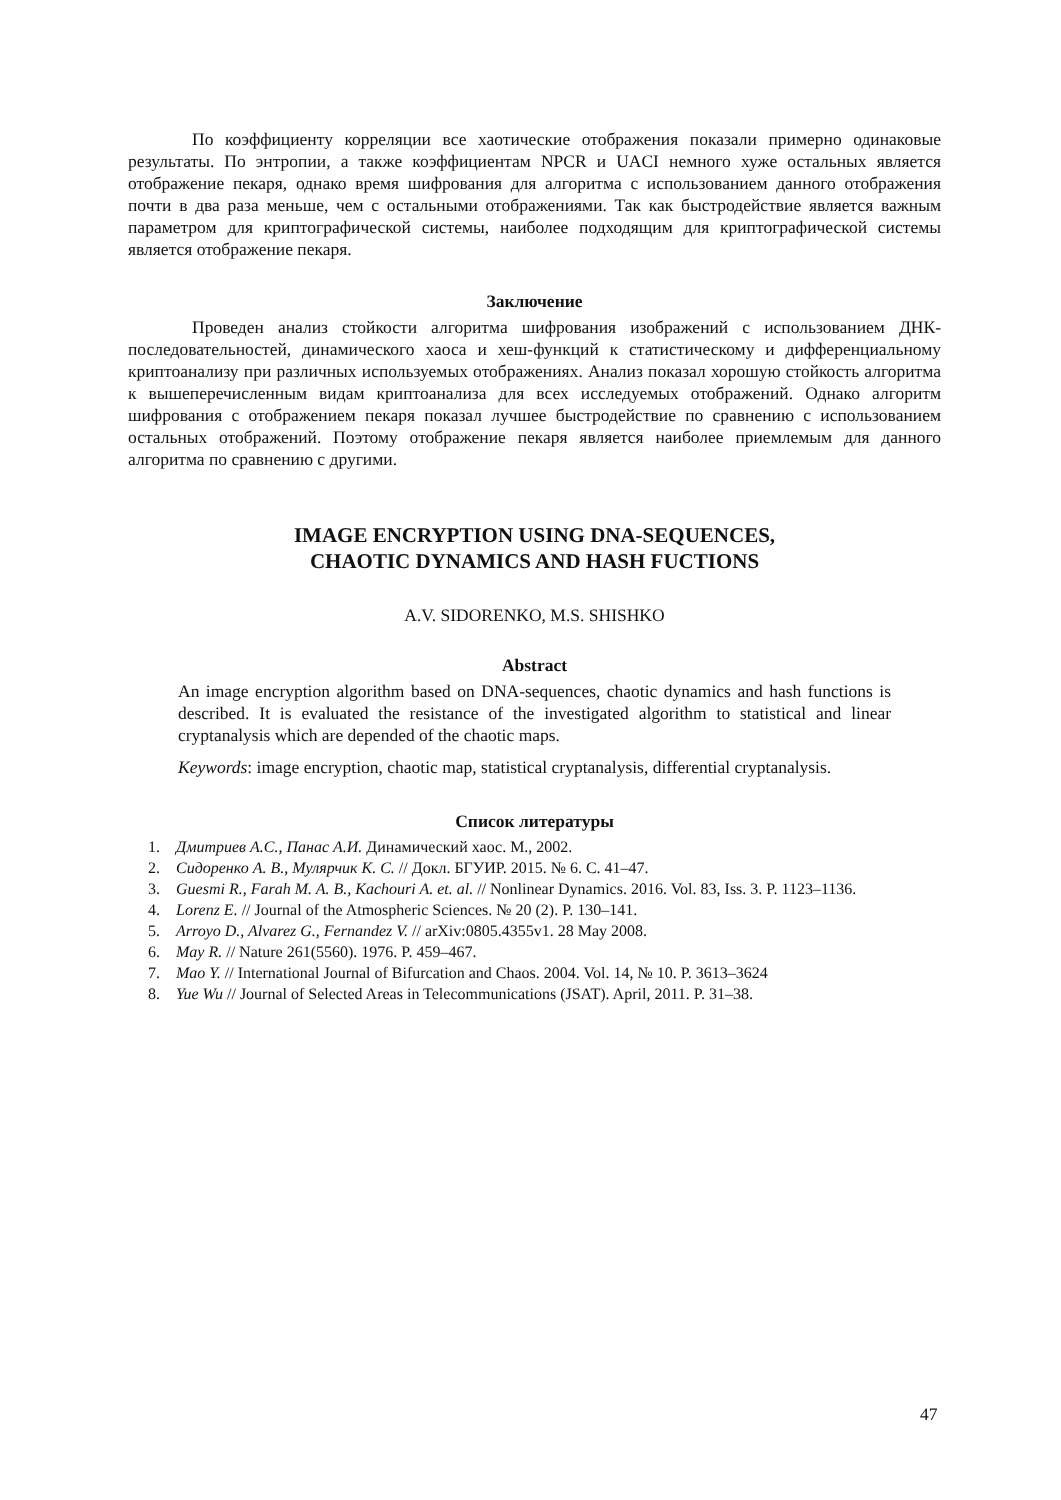По коэффициенту корреляции все хаотические отображения показали примерно одинаковые результаты. По энтропии, а также коэффициентам NPCR и UACI немного хуже остальных является отображение пекаря, однако время шифрования для алгоритма с использованием данного отображения почти в два раза меньше, чем с остальными отображениями. Так как быстродействие является важным параметром для криптографической системы, наиболее подходящим для криптографической системы является отображение пекаря.
Заключение
Проведен анализ стойкости алгоритма шифрования изображений с использованием ДНК-последовательностей, динамического хаоса и хеш-функций к статистическому и дифференциальному криптоанализу при различных используемых отображениях. Анализ показал хорошую стойкость алгоритма к вышеперечисленным видам криптоанализа для всех исследуемых отображений. Однако алгоритм шифрования с отображением пекаря показал лучшее быстродействие по сравнению с использованием остальных отображений. Поэтому отображение пекаря является наиболее приемлемым для данного алгоритма по сравнению с другими.
IMAGE ENCRYPTION USING DNA-SEQUENCES,
CHAOTIC DYNAMICS AND HASH FUCTIONS
A.V. SIDORENKO, M.S. SHISHKO
Abstract
An image encryption algorithm based on DNA-sequences, chaotic dynamics and hash functions is described. It is evaluated the resistance of the investigated algorithm to statistical and linear cryptanalysis which are depended of the chaotic maps.
Keywords: image encryption, chaotic map, statistical cryptanalysis, differential cryptanalysis.
Список литературы
1. Дмитриев А.С., Панас А.И. Динамический хаос. М., 2002.
2. Сидоренко А. В., Мулярчик К. С. // Докл. БГУИР. 2015. № 6. С. 41–47.
3. Guesmi R., Farah M. A. B., Kachouri A. et. al. // Nonlinear Dynamics. 2016. Vol. 83, Iss. 3. P. 1123–1136.
4. Lorenz E. // Journal of the Atmospheric Sciences. № 20 (2). P. 130–141.
5. Arroyo D., Alvarez G., Fernandez V. // arXiv:0805.4355v1. 28 May 2008.
6. May R. // Nature 261(5560). 1976. P. 459–467.
7. Mao Y. // International Journal of Bifurcation and Chaos. 2004. Vol. 14, № 10. P. 3613–3624
8. Yue Wu // Journal of Selected Areas in Telecommunications (JSAT). April, 2011. P. 31–38.
47